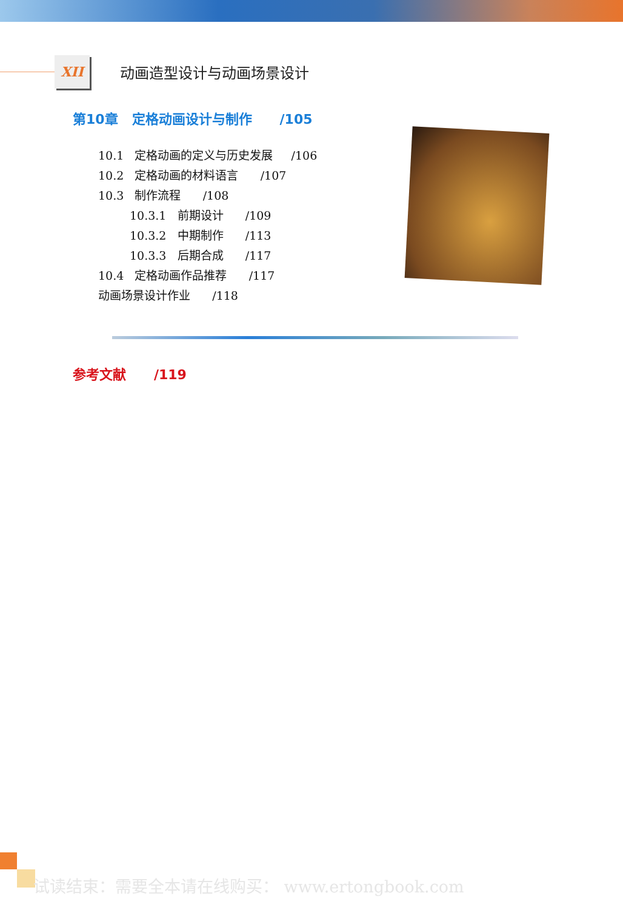XII
动画造型设计与动画场景设计
第10章 定格动画设计与制作 /105
10.1 定格动画的定义与历史发展 /106
10.2 定格动画的材料语言 /107
10.3 制作流程 /108
10.3.1 前期设计 /109
10.3.2 中期制作 /113
10.3.3 后期合成 /117
10.4 定格动画作品推荐 /117
动画场景设计作业 /118
参考文献 /119
试读结束：需要全本请在线购买： www.ertongbook.com